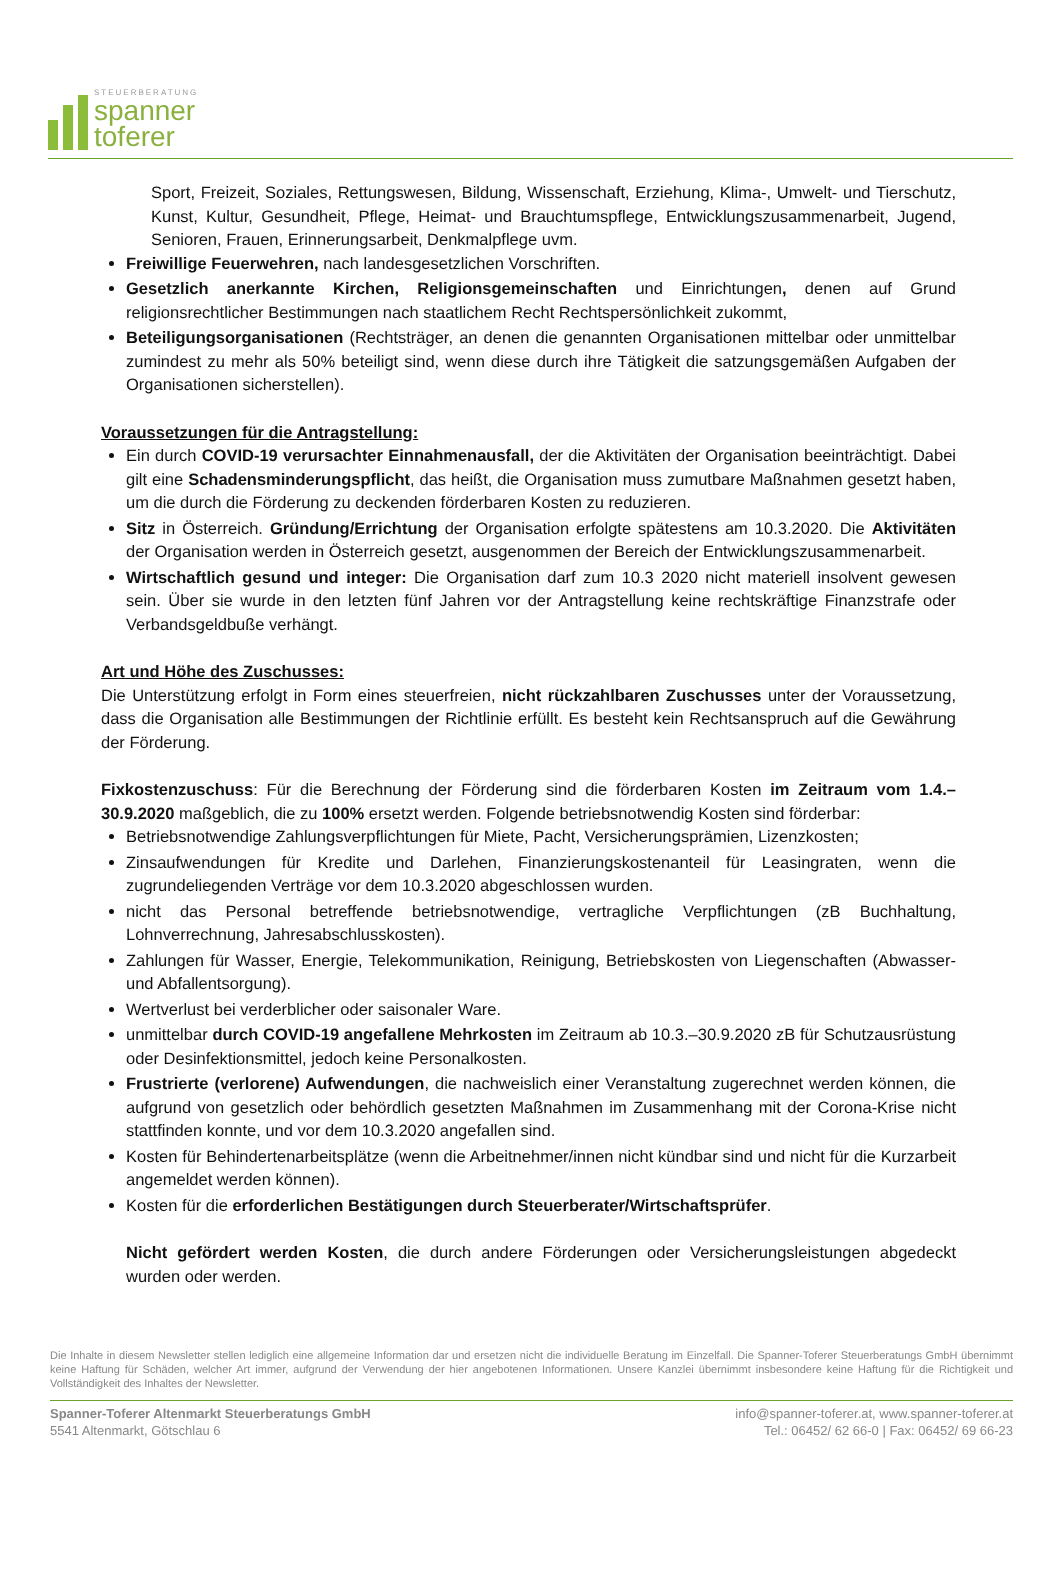STEUERBERATUNG
spanner
toferer
Sport, Freizeit, Soziales, Rettungswesen, Bildung, Wissenschaft, Erziehung, Klima-, Umwelt- und Tierschutz, Kunst, Kultur, Gesundheit, Pflege, Heimat- und Brauchtumspflege, Entwicklungszusammenarbeit, Jugend, Senioren, Frauen, Erinnerungsarbeit, Denkmalpflege uvm.
Freiwillige Feuerwehren, nach landesgesetzlichen Vorschriften.
Gesetzlich anerkannte Kirchen, Religionsgemeinschaften und Einrichtungen, denen auf Grund religionsrechtlicher Bestimmungen nach staatlichem Recht Rechtspersönlichkeit zukommt,
Beteiligungsorganisationen (Rechtsträger, an denen die genannten Organisationen mittelbar oder unmittelbar zumindest zu mehr als 50% beteiligt sind, wenn diese durch ihre Tätigkeit die satzungsgemäßen Aufgaben der Organisationen sicherstellen).
Voraussetzungen für die Antragstellung:
Ein durch COVID-19 verursachter Einnahmenausfall, der die Aktivitäten der Organisation beeinträchtigt. Dabei gilt eine Schadensminderungspflicht, das heißt, die Organisation muss zumutbare Maßnahmen gesetzt haben, um die durch die Förderung zu deckenden förderbaren Kosten zu reduzieren.
Sitz in Österreich. Gründung/Errichtung der Organisation erfolgte spätestens am 10.3.2020. Die Aktivitäten der Organisation werden in Österreich gesetzt, ausgenommen der Bereich der Entwicklungszusammenarbeit.
Wirtschaftlich gesund und integer: Die Organisation darf zum 10.3 2020 nicht materiell insolvent gewesen sein. Über sie wurde in den letzten fünf Jahren vor der Antragstellung keine rechtskräftige Finanzstrafe oder Verbandsgeldbuße verhängt.
Art und Höhe des Zuschusses:
Die Unterstützung erfolgt in Form eines steuerfreien, nicht rückzahlbaren Zuschusses unter der Voraussetzung, dass die Organisation alle Bestimmungen der Richtlinie erfüllt. Es besteht kein Rechtsanspruch auf die Gewährung der Förderung.
Fixkostenzuschuss: Für die Berechnung der Förderung sind die förderbaren Kosten im Zeitraum vom 1.4.–30.9.2020 maßgeblich, die zu 100% ersetzt werden. Folgende betriebsnotwendig Kosten sind förderbar:
Betriebsnotwendige Zahlungsverpflichtungen für Miete, Pacht, Versicherungsprämien, Lizenzkosten;
Zinsaufwendungen für Kredite und Darlehen, Finanzierungskostenanteil für Leasingraten, wenn die zugrundeliegenden Verträge vor dem 10.3.2020 abgeschlossen wurden.
nicht das Personal betreffende betriebsnotwendige, vertragliche Verpflichtungen (zB Buchhaltung, Lohnverrechnung, Jahresabschlusskosten).
Zahlungen für Wasser, Energie, Telekommunikation, Reinigung, Betriebskosten von Liegenschaften (Abwasser- und Abfallentsorgung).
Wertverlust bei verderblicher oder saisonaler Ware.
unmittelbar durch COVID-19 angefallene Mehrkosten im Zeitraum ab 10.3.–30.9.2020 zB für Schutzausrüstung oder Desinfektionsmittel, jedoch keine Personalkosten.
Frustrierte (verlorene) Aufwendungen, die nachweislich einer Veranstaltung zugerechnet werden können, die aufgrund von gesetzlich oder behördlich gesetzten Maßnahmen im Zusammenhang mit der Corona-Krise nicht stattfinden konnte, und vor dem 10.3.2020 angefallen sind.
Kosten für Behindertenarbeitsplätze (wenn die Arbeitnehmer/innen nicht kündbar sind und nicht für die Kurzarbeit angemeldet werden können).
Kosten für die erforderlichen Bestätigungen durch Steuerberater/Wirtschaftsprüfer.
Nicht gefördert werden Kosten, die durch andere Förderungen oder Versicherungsleistungen abgedeckt wurden oder werden.
Die Inhalte in diesem Newsletter stellen lediglich eine allgemeine Information dar und ersetzen nicht die individuelle Beratung im Einzelfall. Die Spanner-Toferer Steuerberatungs GmbH übernimmt keine Haftung für Schäden, welcher Art immer, aufgrund der Verwendung der hier angebotenen Informationen. Unsere Kanzlei übernimmt insbesondere keine Haftung für die Richtigkeit und Vollständigkeit des Inhaltes der Newsletter.
Spanner-Toferer Altenmarkt Steuerberatungs GmbH
5541 Altenmarkt, Götschlau 6
info@spanner-toferer.at, www.spanner-toferer.at
Tel.: 06452/ 62 66-0 | Fax: 06452/ 69 66-23